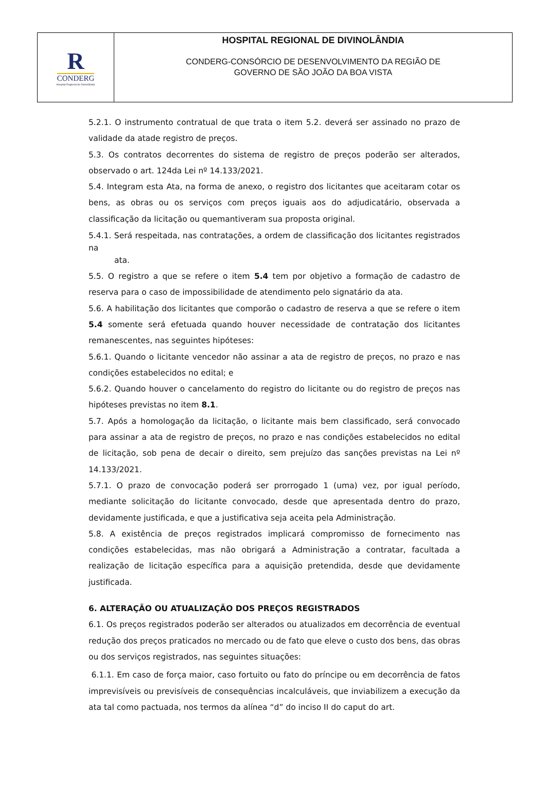R
CONDERG
Hospital Regional de Divinolândia
HOSPITAL REGIONAL DE DIVINOLÂNDIA
CONDERG-CONSÓRCIO DE DESENVOLVIMENTO DA REGIÃO DE
GOVERNO DE SÃO JOÃO DA BOA VISTA
5.2.1. O instrumento contratual de que trata o item 5.2. deverá ser assinado no prazo de validade da atade registro de preços.
5.3. Os contratos decorrentes do sistema de registro de preços poderão ser alterados, observado o art. 124da Lei nº 14.133/2021.
5.4. Integram esta Ata, na forma de anexo, o registro dos licitantes que aceitaram cotar os bens, as obras ou os serviços com preços iguais aos do adjudicatário, observada a classificação da licitação ou quemantiveram sua proposta original.
5.4.1. Será respeitada, nas contratações, a ordem de classificação dos licitantes registrados na
ata.
5.5. O registro a que se refere o item 5.4 tem por objetivo a formação de cadastro de reserva para o caso de impossibilidade de atendimento pelo signatário da ata.
5.6. A habilitação dos licitantes que comporão o cadastro de reserva a que se refere o item 5.4 somente será efetuada quando houver necessidade de contratação dos licitantes remanescentes, nas seguintes hipóteses:
5.6.1. Quando o licitante vencedor não assinar a ata de registro de preços, no prazo e nas condições estabelecidos no edital; e
5.6.2. Quando houver o cancelamento do registro do licitante ou do registro de preços nas hipóteses previstas no item 8.1.
5.7. Após a homologação da licitação, o licitante mais bem classificado, será convocado para assinar a ata de registro de preços, no prazo e nas condições estabelecidos no edital de licitação, sob pena de decair o direito, sem prejuízo das sanções previstas na Lei nº 14.133/2021.
5.7.1. O prazo de convocação poderá ser prorrogado 1 (uma) vez, por igual período, mediante solicitação do licitante convocado, desde que apresentada dentro do prazo, devidamente justificada, e que a justificativa seja aceita pela Administração.
5.8. A existência de preços registrados implicará compromisso de fornecimento nas condições estabelecidas, mas não obrigará a Administração a contratar, facultada a realização de licitação específica para a aquisição pretendida, desde que devidamente justificada.
6. ALTERAÇÃO OU ATUALIZAÇÃO DOS PREÇOS REGISTRADOS
6.1. Os preços registrados poderão ser alterados ou atualizados em decorrência de eventual redução dos preços praticados no mercado ou de fato que eleve o custo dos bens, das obras ou dos serviços registrados, nas seguintes situações:
6.1.1. Em caso de força maior, caso fortuito ou fato do príncipe ou em decorrência de fatos imprevisíveis ou previsíveis de consequências incalculáveis, que inviabilizem a execução da ata tal como pactuada, nos termos da alínea “d” do inciso II do caput do art.